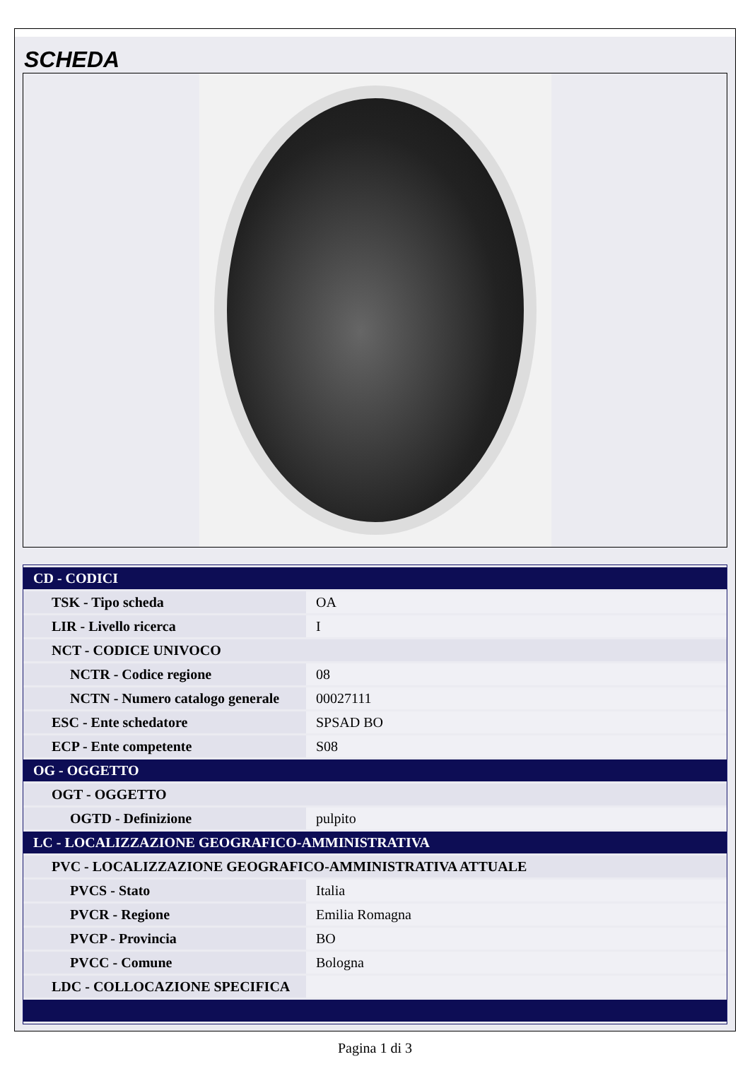SCHEDA
| CD - CODICI | |
| TSK - Tipo scheda | OA |
| LIR - Livello ricerca | I |
| NCT - CODICE UNIVOCO | |
| NCTR - Codice regione | 08 |
| NCTN - Numero catalogo generale | 00027111 |
| ESC - Ente schedatore | SPSAD BO |
| ECP - Ente competente | S08 |
| OG - OGGETTO | |
| OGT - OGGETTO | |
| OGTD - Definizione | pulpito |
| LC - LOCALIZZAZIONE GEOGRAFICO-AMMINISTRATIVA | |
| PVC - LOCALIZZAZIONE GEOGRAFICO-AMMINISTRATIVA ATTUALE | |
| PVCS - Stato | Italia |
| PVCR - Regione | Emilia Romagna |
| PVCP - Provincia | BO |
| PVCC - Comune | Bologna |
| LDC - COLLOCAZIONE SPECIFICA | |
Pagina 1 di 3